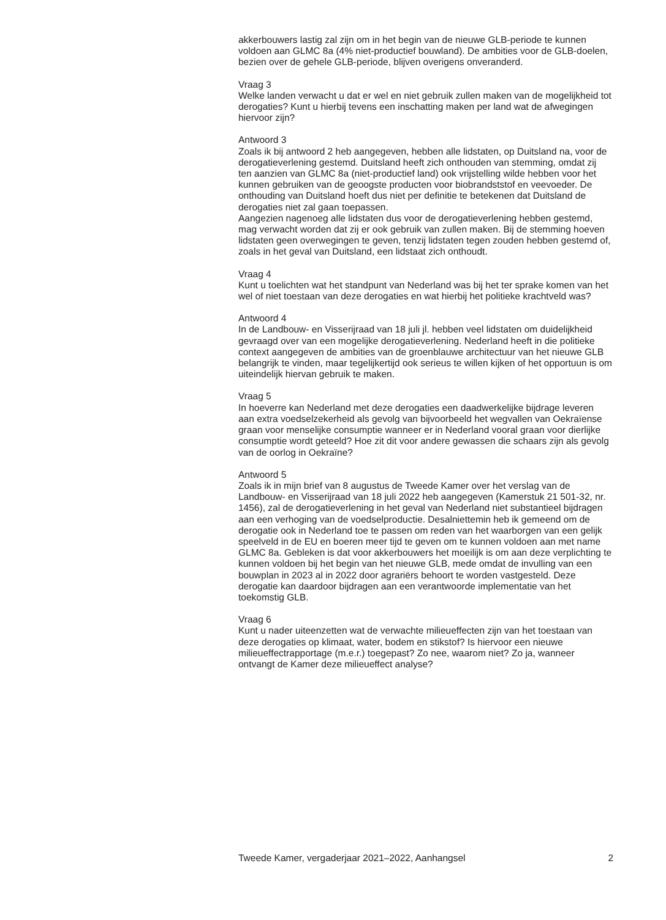akkerbouwers lastig zal zijn om in het begin van de nieuwe GLB-periode te kunnen voldoen aan GLMC 8a (4% niet-productief bouwland). De ambities voor de GLB-doelen, bezien over de gehele GLB-periode, blijven overigens onveranderd.
Vraag 3
Welke landen verwacht u dat er wel en niet gebruik zullen maken van de mogelijkheid tot derogaties? Kunt u hierbij tevens een inschatting maken per land wat de afwegingen hiervoor zijn?
Antwoord 3
Zoals ik bij antwoord 2 heb aangegeven, hebben alle lidstaten, op Duitsland na, voor de derogatieverlening gestemd. Duitsland heeft zich onthouden van stemming, omdat zij ten aanzien van GLMC 8a (niet-productief land) ook vrijstelling wilde hebben voor het kunnen gebruiken van de geoogste producten voor biobrandststof en veevoeder. De onthouding van Duitsland hoeft dus niet per definitie te betekenen dat Duitsland de derogaties niet zal gaan toepassen.
Aangezien nagenoeg alle lidstaten dus voor de derogatieverlening hebben gestemd, mag verwacht worden dat zij er ook gebruik van zullen maken. Bij de stemming hoeven lidstaten geen overwegingen te geven, tenzij lidstaten tegen zouden hebben gestemd of, zoals in het geval van Duitsland, een lidstaat zich onthoudt.
Vraag 4
Kunt u toelichten wat het standpunt van Nederland was bij het ter sprake komen van het wel of niet toestaan van deze derogaties en wat hierbij het politieke krachtveld was?
Antwoord 4
In de Landbouw- en Visserijraad van 18 juli jl. hebben veel lidstaten om duidelijkheid gevraagd over van een mogelijke derogatieverlening. Nederland heeft in die politieke context aangegeven de ambities van de groenblauwe architectuur van het nieuwe GLB belangrijk te vinden, maar tegelijkertijd ook serieus te willen kijken of het opportuun is om uiteindelijk hiervan gebruik te maken.
Vraag 5
In hoeverre kan Nederland met deze derogaties een daadwerkelijke bijdrage leveren aan extra voedselzekerheid als gevolg van bijvoorbeeld het wegvallen van Oekraïense graan voor menselijke consumptie wanneer er in Nederland vooral graan voor dierlijke consumptie wordt geteeld? Hoe zit dit voor andere gewassen die schaars zijn als gevolg van de oorlog in Oekraïne?
Antwoord 5
Zoals ik in mijn brief van 8 augustus de Tweede Kamer over het verslag van de Landbouw- en Visserijraad van 18 juli 2022 heb aangegeven (Kamerstuk 21 501-32, nr. 1456), zal de derogatieverlening in het geval van Nederland niet substantieel bijdragen aan een verhoging van de voedselproductie. Desalniet­temin heb ik gemeend om de derogatie ook in Nederland toe te passen om reden van het waarborgen van een gelijk speelveld in de EU en boeren meer tijd te geven om te kunnen voldoen aan met name GLMC 8a. Gebleken is dat voor akkerbouwers het moeilijk is om aan deze verplichting te kunnen voldoen bij het begin van het nieuwe GLB, mede omdat de invulling van een bouwplan in 2023 al in 2022 door agrariërs behoort te worden vastgesteld. Deze derogatie kan daardoor bijdragen aan een verantwoorde implementatie van het toekomstig GLB.
Vraag 6
Kunt u nader uiteenzetten wat de verwachte milieueffecten zijn van het toestaan van deze derogaties op klimaat, water, bodem en stikstof? Is hiervoor een nieuwe milieueffectrapportage (m.e.r.) toegepast? Zo nee, waarom niet? Zo ja, wanneer ontvangt de Kamer deze milieueffect analyse?
Tweede Kamer, vergaderjaar 2021–2022, Aanhangsel 2